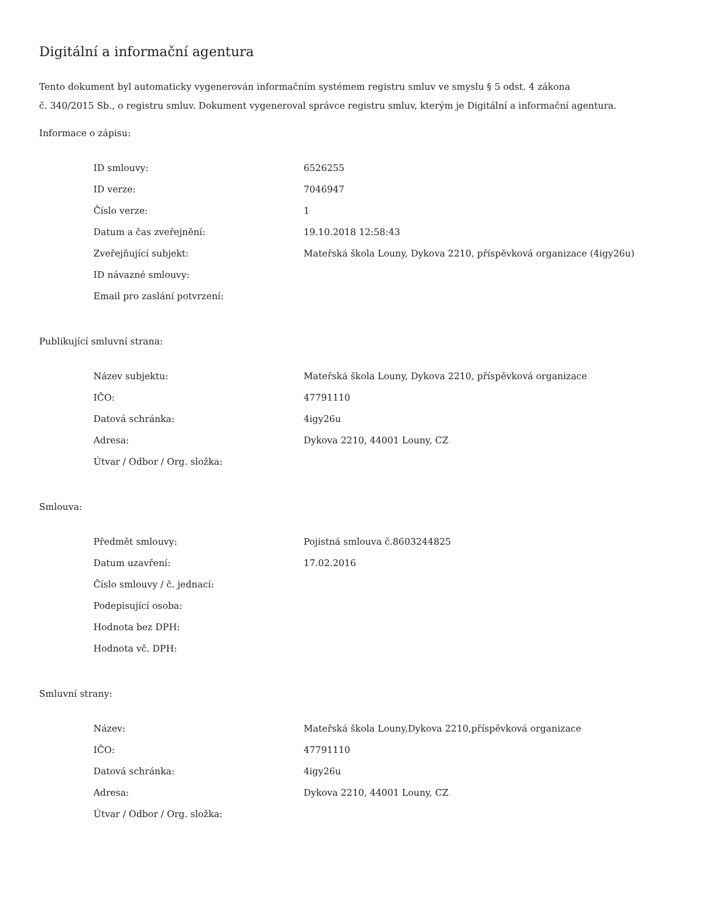Digitální a informační agentura
Tento dokument byl automaticky vygenerován informačním systémem registru smluv ve smyslu § 5 odst. 4 zákona
č. 340/2015 Sb., o registru smluv. Dokument vygeneroval správce registru smluv, kterým je Digitální a informační agentura.
Informace o zápisu:
| ID smlouvy: | 6526255 |
| ID verze: | 7046947 |
| Číslo verze: | 1 |
| Datum a čas zveřejnění: | 19.10.2018 12:58:43 |
| Zveřejňující subjekt: | Mateřská škola Louny, Dykova 2210, příspěvková organizace (4igy26u) |
| ID návazné smlouvy: | |
| Email pro zaslání potvrzení: | |
Publikující smluvní strana:
| Název subjektu: | Mateřská škola Louny, Dykova 2210, příspěvková organizace |
| IČO: | 47791110 |
| Datová schránka: | 4igy26u |
| Adresa: | Dykova 2210, 44001 Louny, CZ |
| Útvar / Odbor / Org. složka: | |
Smlouva:
| Předmět smlouvy: | Pojistná smlouva č.8603244825 |
| Datum uzavření: | 17.02.2016 |
| Číslo smlouvy / č. jednací: | |
| Podepisující osoba: | |
| Hodnota bez DPH: | |
| Hodnota vč. DPH: | |
Smluvní strany:
| Název: | Mateřská škola Louny,Dykova 2210,příspěvková organizace |
| IČO: | 47791110 |
| Datová schránka: | 4igy26u |
| Adresa: | Dykova 2210, 44001 Louny, CZ |
| Útvar / Odbor / Org. složka: | |